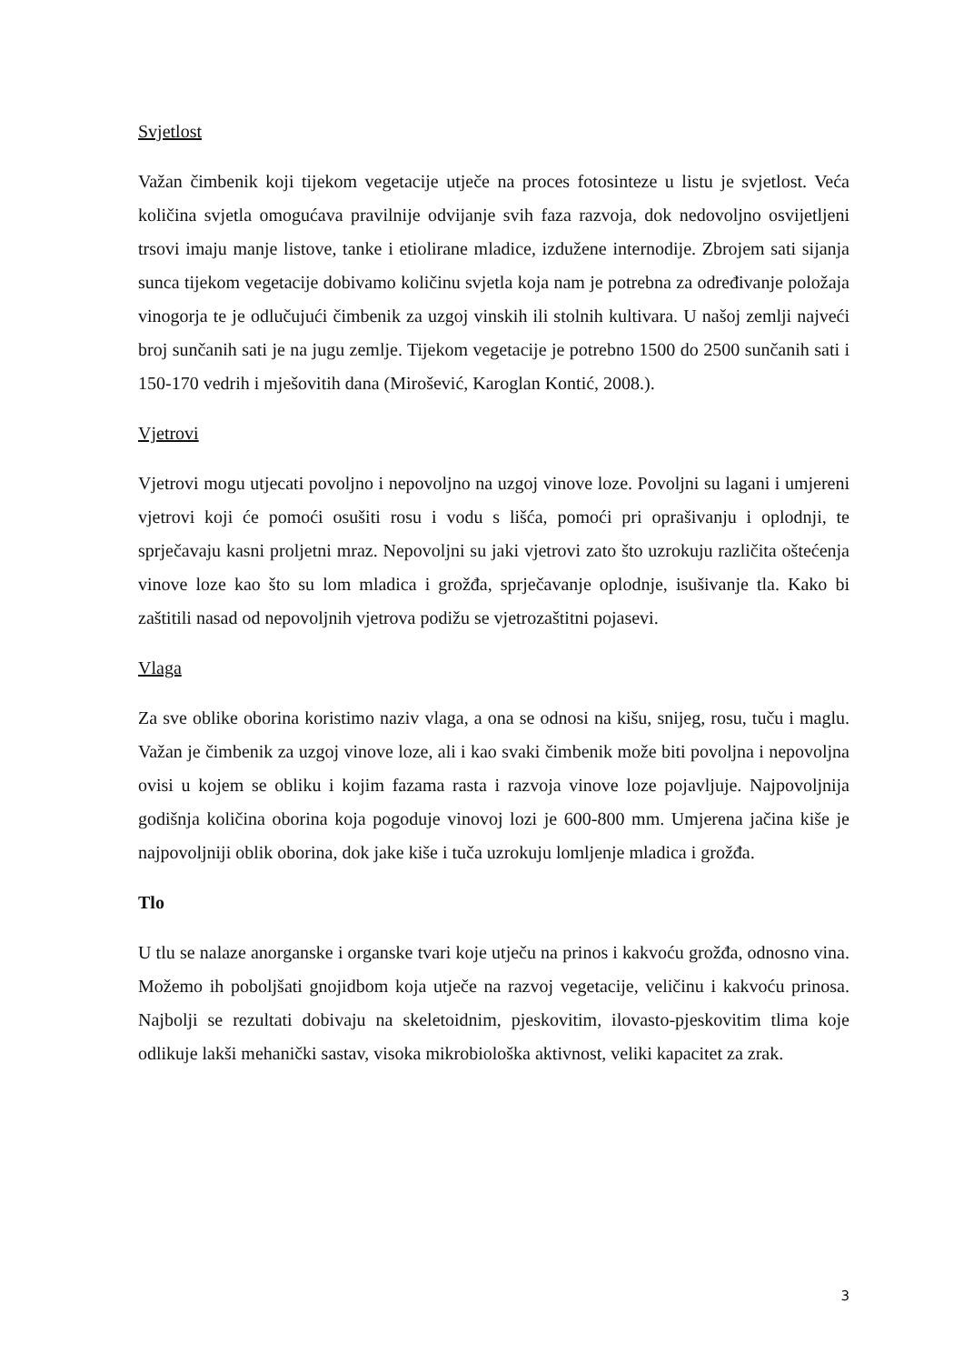Svjetlost
Važan čimbenik koji tijekom vegetacije utječe na proces fotosinteze u listu je svjetlost. Veća količina svjetla omogućava pravilnije odvijanje svih faza razvoja, dok nedovoljno osvijetljeni trsovi imaju manje listove, tanke i etiolirane mladice, izdužene internodije. Zbrojem sati sijanja sunca tijekom vegetacije dobivamo količinu svjetla koja nam je potrebna za određivanje položaja vinogorja te je odlučujući čimbenik za uzgoj vinskih ili stolnih kultivara. U našoj zemlji najveći broj sunčanih sati je na jugu zemlje. Tijekom vegetacije je potrebno 1500 do 2500 sunčanih sati i 150-170 vedrih i mješovitih dana (Mirošević, Karoglan Kontić, 2008.).
Vjetrovi
Vjetrovi mogu utjecati povoljno i nepovoljno na uzgoj vinove loze. Povoljni su lagani i umjereni vjetrovi koji će pomoći osušiti rosu i vodu s lišća, pomoći pri oprašivanju i oplodnji, te sprječavaju kasni proljetni mraz. Nepovoljni su jaki vjetrovi zato što uzrokuju različita oštećenja vinove loze kao što su lom mladica i grožđa, sprječavanje oplodnje, isušivanje tla. Kako bi zaštitili nasad od nepovoljnih vjetrova podižu se vjetrozaštitni pojasevi.
Vlaga
Za sve oblike oborina koristimo naziv vlaga, a ona se odnosi na kišu, snijeg, rosu, tuču i maglu. Važan je čimbenik za uzgoj vinove loze, ali i kao svaki čimbenik može biti povoljna i nepovoljna ovisi u kojem se obliku i kojim fazama rasta i razvoja vinove loze pojavljuje. Najpovoljnija godišnja količina oborina koja pogoduje vinovoj lozi je 600-800 mm. Umjerena jačina kiše je najpovoljniji oblik oborina, dok jake kiše i tuča uzrokuju lomljenje mladica i grožđa.
Tlo
U tlu se nalaze anorganske i organske tvari koje utječu na prinos i kakvoću grožđa, odnosno vina. Možemo ih poboljšati gnojidbom koja utječe na razvoj vegetacije, veličinu i kakvoću prinosa. Najbolji se rezultati dobivaju na skeletoidnim, pjeskovitim, ilovasto-pjeskovitim tlima koje odlikuje lakši mehanički sastav, visoka mikrobiološka aktivnost, veliki kapacitet za zrak.
3